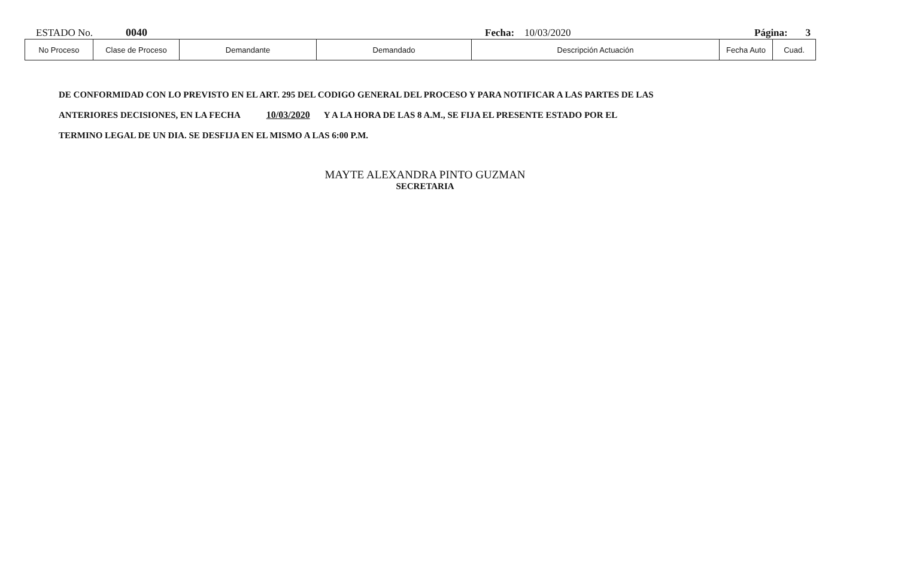ESTADO No. 0040 Fecha: 10/03/2020 Página: 3
| No Proceso | Clase de Proceso | Demandante | Demandado | Descripción Actuación | Fecha Auto | Cuad. |
| --- | --- | --- | --- | --- | --- | --- |
DE CONFORMIDAD CON LO PREVISTO EN EL ART. 295 DEL CODIGO GENERAL DEL PROCESO Y PARA NOTIFICAR A LAS PARTES DE LAS
ANTERIORES DECISIONES, EN LA FECHA 10/03/2020 Y A LA HORA DE LAS 8 A.M., SE FIJA EL PRESENTE ESTADO POR EL
TERMINO LEGAL DE UN DIA. SE DESFIJA EN EL MISMO A LAS 6:00 P.M.
MAYTE ALEXANDRA PINTO GUZMAN
SECRETARIA